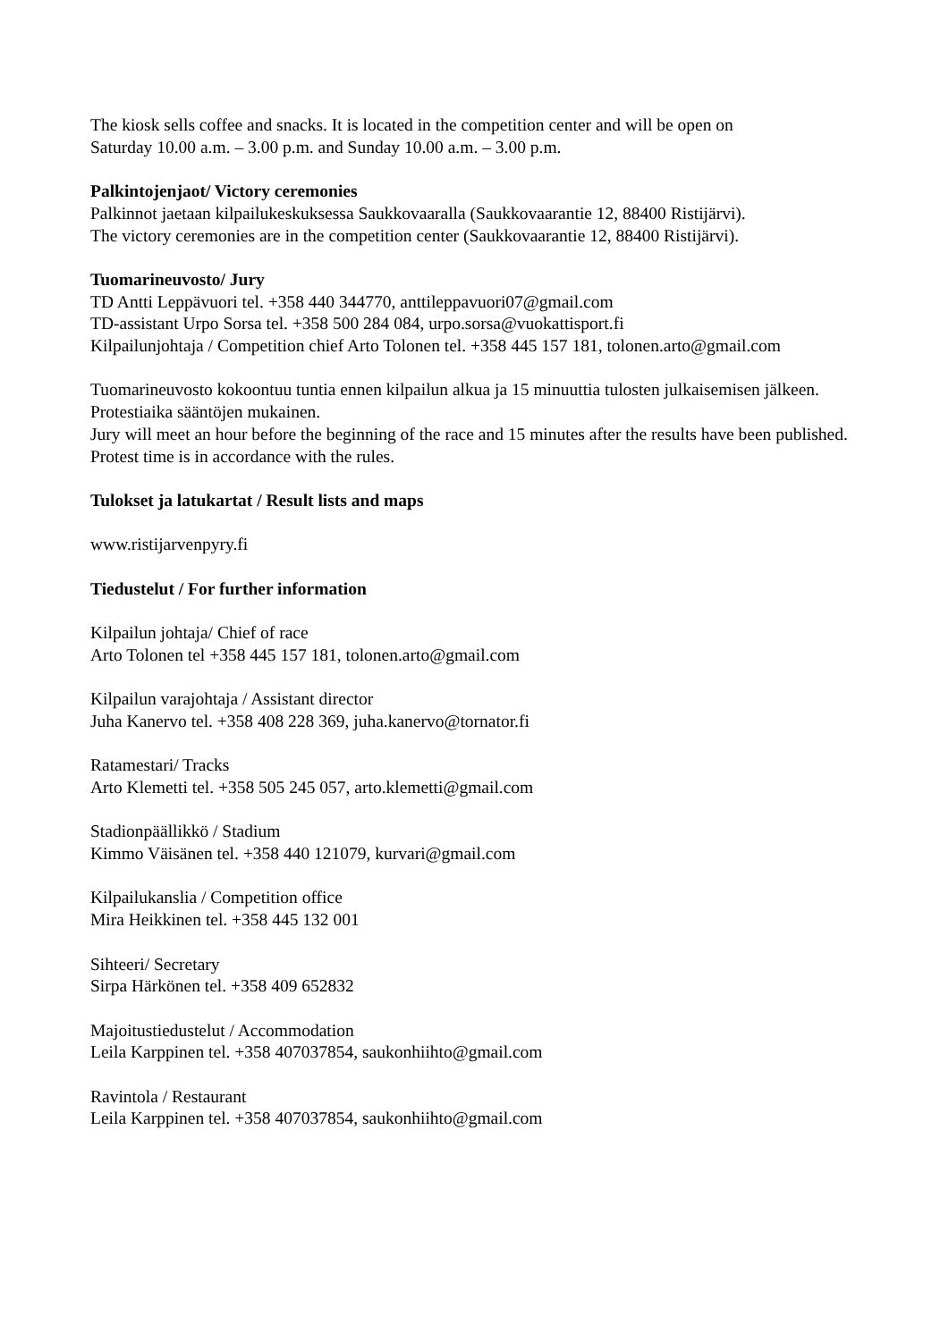The kiosk sells coffee and snacks. It is located in the competition center and will be open on
Saturday 10.00 a.m. – 3.00 p.m. and Sunday 10.00 a.m. – 3.00 p.m.
Palkintojenjaot/ Victory ceremonies
Palkinnot jaetaan kilpailukeskuksessa Saukkovaaralla (Saukkovaarantie 12, 88400 Ristijärvi).
The victory ceremonies are in the competition center (Saukkovaarantie 12, 88400 Ristijärvi).
Tuomarineuvosto/ Jury
TD Antti Leppävuori tel. +358 440 344770, anttileppavuori07@gmail.com
TD-assistant Urpo Sorsa tel. +358 500 284 084, urpo.sorsa@vuokattisport.fi
Kilpailunjohtaja / Competition chief Arto Tolonen tel. +358 445 157 181, tolonen.arto@gmail.com
Tuomarineuvosto kokoontuu tuntia ennen kilpailun alkua ja 15 minuuttia tulosten julkaisemisen jälkeen.
Protestiaika sääntöjen mukainen.
Jury will meet an hour before the beginning of the race and 15 minutes after the results have been published.
Protest time is in accordance with the rules.
Tulokset ja latukartat / Result lists and maps
www.ristijarvenpyry.fi
Tiedustelut / For further information
Kilpailun johtaja/ Chief of race
Arto Tolonen tel +358 445 157 181, tolonen.arto@gmail.com
Kilpailun varajohtaja / Assistant director
Juha Kanervo tel. +358 408 228 369, juha.kanervo@tornator.fi
Ratamestari/ Tracks
Arto Klemetti tel. +358 505 245 057, arto.klemetti@gmail.com
Stadionpäällikkö / Stadium
Kimmo Väisänen tel. +358 440 121079, kurvari@gmail.com
Kilpailukanslia / Competition office
Mira Heikkinen tel. +358 445 132 001
Sihteeri/ Secretary
Sirpa Härkönen tel. +358 409 652832
Majoitustiedustelut / Accommodation
Leila Karppinen tel. +358 407037854, saukonhiihto@gmail.com
Ravintola / Restaurant
Leila Karppinen tel. +358 407037854, saukonhiihto@gmail.com